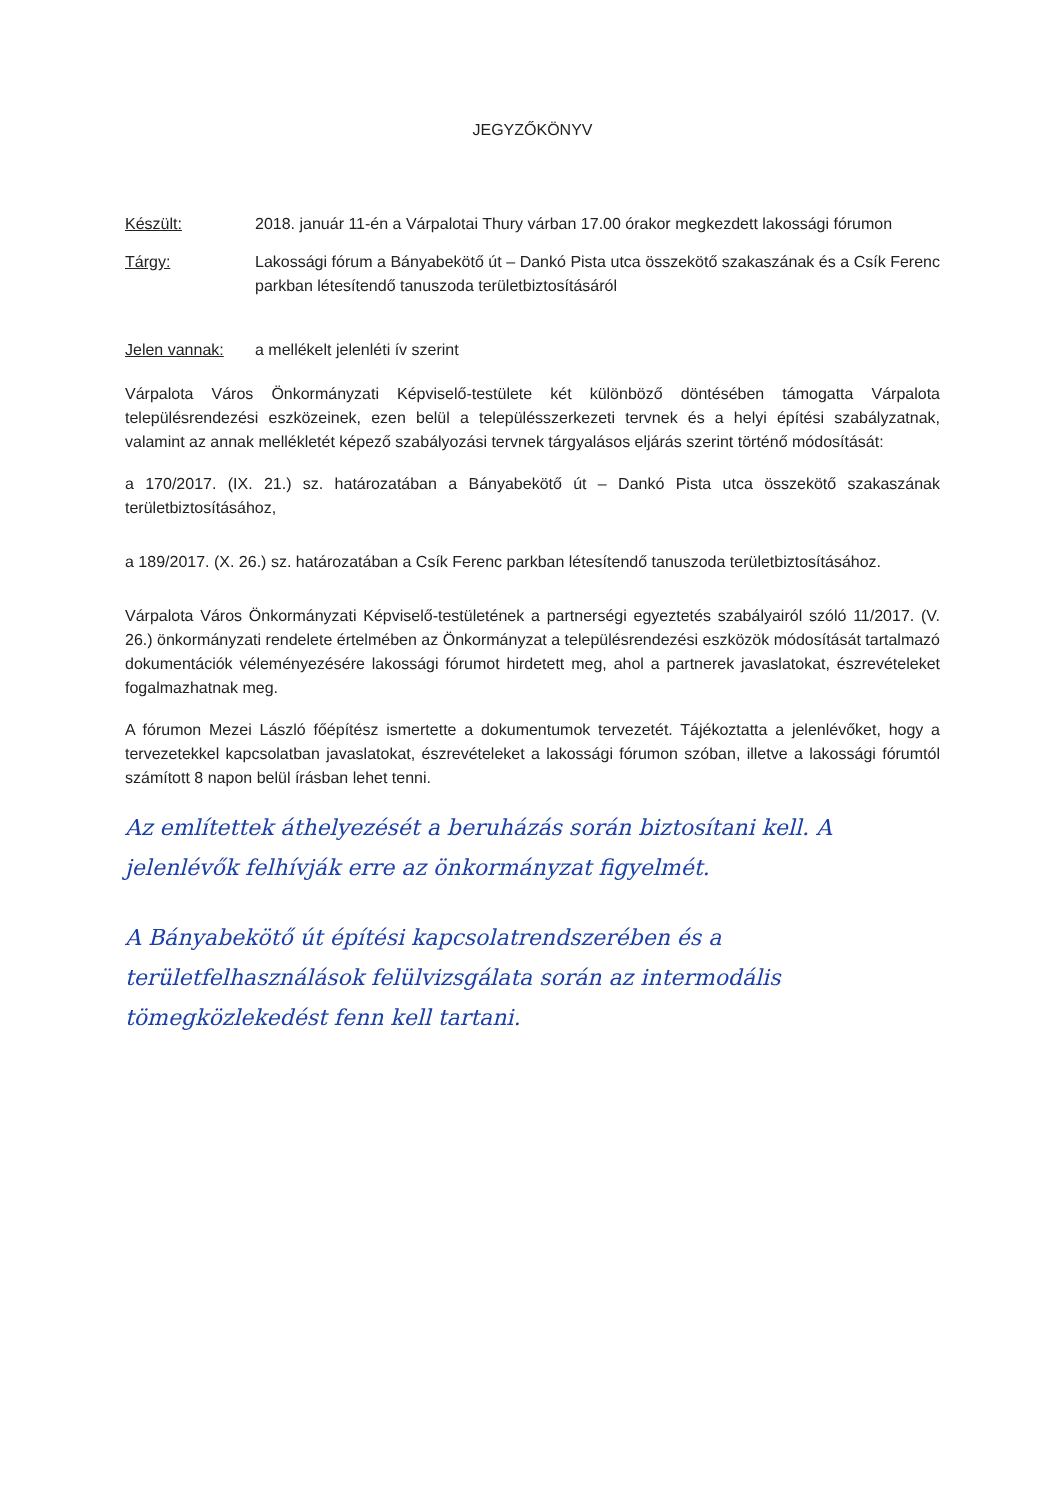JEGYZŐKÖNYV
Készült: 2018. január 11-én a Várpalotai Thury várban 17.00 órakor megkezdett lakossági fórumon
Tárgy: Lakossági fórum a Bányabekötő út – Dankó Pista utca összekötő szakaszának és a Csík Ferenc parkban létesítendő tanuszoda területbiztosításáról
Jelen vannak: a mellékelt jelenléti ív szerint
Várpalota Város Önkormányzati Képviselő-testülete két különböző döntésében támogatta Várpalota településrendezési eszközeinek, ezen belül a településszerkezeti tervnek és a helyi építési szabályzatnak, valamint az annak mellékletét képező szabályozási tervnek tárgyalásos eljárás szerint történő módosítását:
a 170/2017. (IX. 21.) sz. határozatában a Bányabekötő út – Dankó Pista utca összekötő szakaszának területbiztosításához,
a 189/2017. (X. 26.) sz. határozatában a Csík Ferenc parkban létesítendő tanuszoda területbiztosításához.
Várpalota Város Önkormányzati Képviselő-testületének a partnerségi egyeztetés szabályairól szóló 11/2017. (V. 26.) önkormányzati rendelete értelmében az Önkormányzat a településrendezési eszközök módosítását tartalmazó dokumentációk véleményezésére lakossági fórumot hirdetett meg, ahol a partnerek javaslatokat, észrevételeket fogalmazhatnak meg.
A fórumon Mezei László főépítész ismertette a dokumentumok tervezetét. Tájékoztatta a jelenlévőket, hogy a tervezetekkel kapcsolatban javaslatokat, észrevételeket a lakossági fórumon szóban, illetve a lakossági fórumtól számított 8 napon belül írásban lehet tenni.
Az említettek áthelyezését a beruházás során biztosítani kell. A jelenlévők felhívják erre az önkormányzat figyelmét.
A Bányabekötő út építési kapcsolatrendszerében és a területfelhasználások felülvizsgálata során az intermodális tömegközlekedést fenn kell tartani.